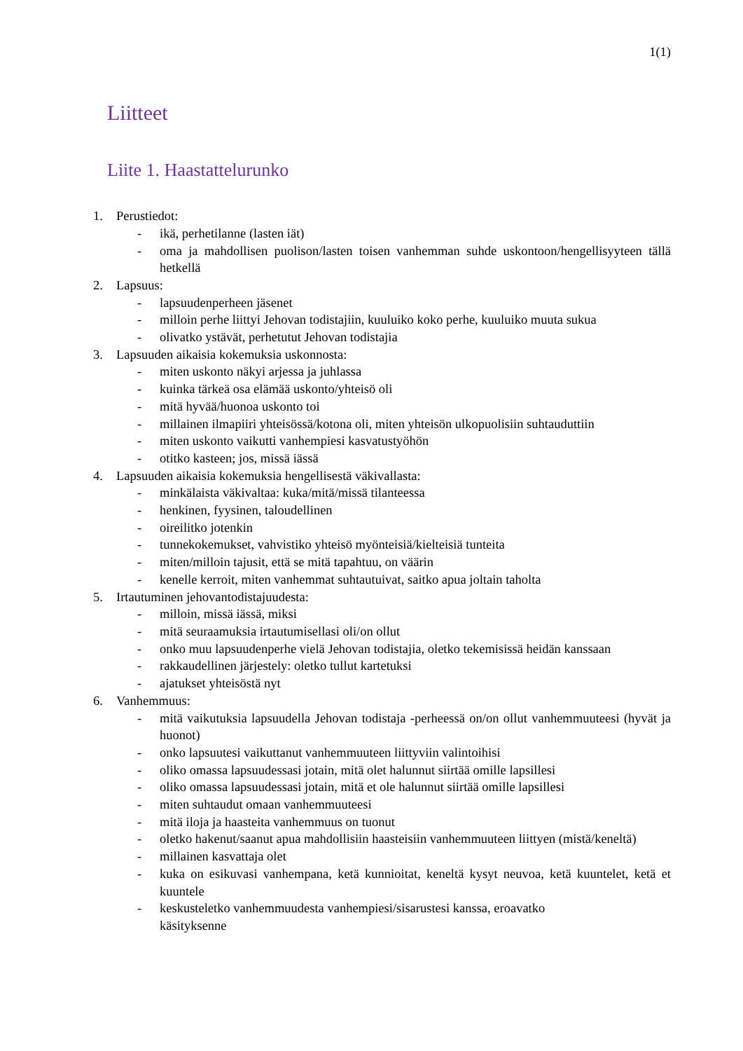1(1)
Liitteet
Liite 1. Haastattelurunko
1. Perustiedot:
- ikä, perhetilanne (lasten iät)
- oma ja mahdollisen puolison/lasten toisen vanhemman suhde uskontoon/hengellisyyteen tällä hetkellä
2. Lapsuus:
- lapsuudenperheen jäsenet
- milloin perhe liittyi Jehovan todistajiin, kuuluiko koko perhe, kuuluiko muuta sukua
- olivatko ystävät, perhetutut Jehovan todistajia
3. Lapsuuden aikaisia kokemuksia uskonnosta:
- miten uskonto näkyi arjessa ja juhlassa
- kuinka tärkeä osa elämää uskonto/yhteisö oli
- mitä hyvää/huonoa uskonto toi
- millainen ilmapiiri yhteisössä/kotona oli, miten yhteisön ulkopuolisiin suhtauduttiin
- miten uskonto vaikutti vanhempiesi kasvatustyöhön
- otitko kasteen; jos, missä iässä
4. Lapsuuden aikaisia kokemuksia hengellisestä väkivallasta:
- minkälaista väkivaltaa: kuka/mitä/missä tilanteessa
- henkinen, fyysinen, taloudellinen
- oireilitko jotenkin
- tunnekokemukset, vahvistiko yhteisö myönteisiä/kielteisiä tunteita
- miten/milloin tajusit, että se mitä tapahtuu, on väärin
- kenelle kerroit, miten vanhemmat suhtautuivat, saitko apua joltain taholta
5. Irtautuminen jehovantodistajuudesta:
- milloin, missä iässä, miksi
- mitä seuraamuksia irtautumisellasi oli/on ollut
- onko muu lapsuudenperhe vielä Jehovan todistajia, oletko tekemisissä heidän kanssaan
- rakkaudellinen järjestely: oletko tullut kartetuksi
- ajatukset yhteisöstä nyt
6. Vanhemmuus:
- mitä vaikutuksia lapsuudella Jehovan todistaja -perheessä on/on ollut vanhemmuuteesi (hyvät ja huonot)
- onko lapsuutesi vaikuttanut vanhemmuuteen liittyviin valintoihisi
- oliko omassa lapsuudessasi jotain, mitä olet halunnut siirtää omille lapsillesi
- oliko omassa lapsuudessasi jotain, mitä et ole halunnut siirtää omille lapsillesi
- miten suhtaudut omaan vanhemmuuteesi
- mitä iloja ja haasteita vanhemmuus on tuonut
- oletko hakenut/saanut apua mahdollisiin haasteisiin vanhemmuuteen liittyen (mistä/keneltä)
- millainen kasvattaja olet
- kuka on esikuvasi vanhempana, ketä kunnioitat, keneltä kysyt neuvoa, ketä kuuntelet, ketä et kuuntele
- keskusteletko vanhemmuudesta vanhempiesi/sisarustesi kanssa, eroavatko
käsityksenne